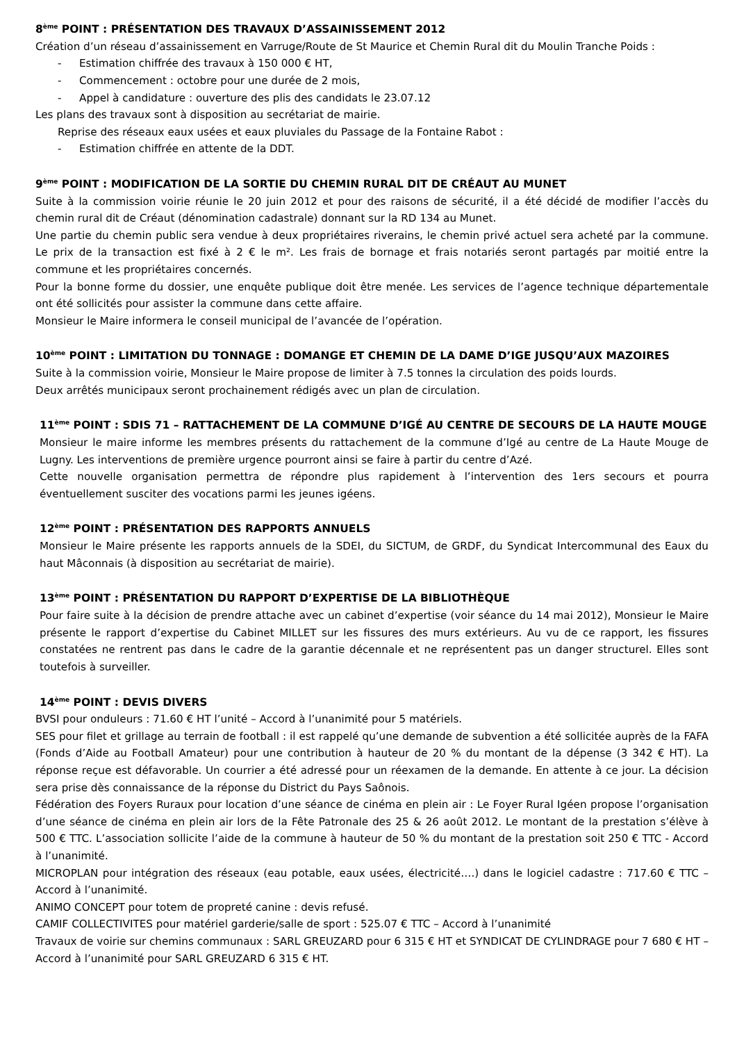8<sup>ème</sup> POINT : PRÉSENTATION DES TRAVAUX D’ASSAINISSEMENT 2012
Création d’un réseau d’assainissement en Varruge/Route de St Maurice et Chemin Rural dit du Moulin Tranche Poids :
- Estimation chiffrée des travaux à 150 000 € HT,
- Commencement : octobre pour une durée de 2 mois,
- Appel à candidature : ouverture des plis des candidats le 23.07.12
Les plans des travaux sont à disposition au secrétariat de mairie.
Reprise des réseaux eaux usées et eaux pluviales du Passage de la Fontaine Rabot :
- Estimation chiffrée en attente de la DDT.
9<sup>ème</sup> POINT : MODIFICATION DE LA SORTIE DU CHEMIN RURAL DIT DE CRÉAUT AU MUNET
Suite à la commission voirie réunie le 20 juin 2012 et pour des raisons de sécurité, il a été décidé de modifier l’accès du chemin rural dit de Créaut (dénomination cadastrale) donnant sur la RD 134 au Munet.
Une partie du chemin public sera vendue à deux propriétaires riverains, le chemin privé actuel sera acheté par la commune. Le prix de la transaction est fixé à 2 € le m². Les frais de bornage et frais notariés seront partagés par moitié entre la commune et les propriétaires concernés.
Pour la bonne forme du dossier, une enquête publique doit être menée. Les services de l’agence technique départementale ont été sollicités pour assister la commune dans cette affaire.
Monsieur le Maire informera le conseil municipal de l’avancée de l’opération.
10<sup>ème</sup> POINT : LIMITATION DU TONNAGE : DOMANGE ET CHEMIN DE LA DAME D’IGE JUSQU’AUX MAZOIRES
Suite à la commission voirie, Monsieur le Maire propose de limiter à 7.5 tonnes la circulation des poids lourds.
Deux arrêtés municipaux seront prochainement rédigés avec un plan de circulation.
11<sup>ème</sup> POINT : SDIS 71 – RATTACHEMENT DE LA COMMUNE D’IGÉ AU CENTRE DE SECOURS DE LA HAUTE MOUGE
Monsieur le maire informe les membres présents du rattachement de la commune d’Igé au centre de La Haute Mouge de Lugny. Les interventions de première urgence pourront ainsi se faire à partir du centre d’Azé.
Cette nouvelle organisation permettra de répondre plus rapidement à l’intervention des 1ers secours et pourra éventuellement susciter des vocations parmi les jeunes igéens.
12<sup>ème</sup> POINT : PRÉSENTATION DES RAPPORTS ANNUELS
Monsieur le Maire présente les rapports annuels de la SDEI, du SICTUM, de GRDF, du Syndicat Intercommunal des Eaux du haut Mâconnais (à disposition au secrétariat de mairie).
13<sup>ème</sup> POINT : PRÉSENTATION DU RAPPORT D’EXPERTISE DE LA BIBLIOTHÈQUE
Pour faire suite à la décision de prendre attache avec un cabinet d’expertise (voir séance du 14 mai 2012), Monsieur le Maire présente le rapport d’expertise du Cabinet MILLET sur les fissures des murs extérieurs. Au vu de ce rapport, les fissures constatées ne rentrent pas dans le cadre de la garantie décennale et ne représentent pas un danger structurel. Elles sont toutefois à surveiller.
14<sup>ème</sup> POINT : DEVIS DIVERS
BVSI pour onduleurs : 71.60 € HT l’unité – Accord à l’unanimité pour 5 matériels.
SES pour filet et grillage au terrain de football : il est rappelé qu’une demande de subvention a été sollicitée auprès de la FAFA (Fonds d’Aide au Football Amateur) pour une contribution à hauteur de 20 % du montant de la dépense (3 342 € HT). La réponse reçue est défavorable. Un courrier a été adressé pour un réexamen de la demande. En attente à ce jour. La décision sera prise dès connaissance de la réponse du District du Pays Saônois.
Fédération des Foyers Ruraux pour location d’une séance de cinéma en plein air : Le Foyer Rural Igéen propose l’organisation d’une séance de cinéma en plein air lors de la Fête Patronale des 25 & 26 août 2012. Le montant de la prestation s’élève à 500 € TTC. L’association sollicite l’aide de la commune à hauteur de 50 % du montant de la prestation soit 250 € TTC - Accord à l’unanimité.
MICROPLAN pour intégration des réseaux (eau potable, eaux usées, électricité….) dans le logiciel cadastre : 717.60 € TTC – Accord à l’unanimité.
ANIMO CONCEPT pour totem de propreté canine : devis refusé.
CAMIF COLLECTIVITES pour matériel garderie/salle de sport : 525.07 € TTC – Accord à l’unanimité
Travaux de voirie sur chemins communaux : SARL GREUZARD pour 6 315 € HT et SYNDICAT DE CYLINDRAGE pour 7 680 € HT – Accord à l’unanimité pour SARL GREUZARD 6 315 € HT.